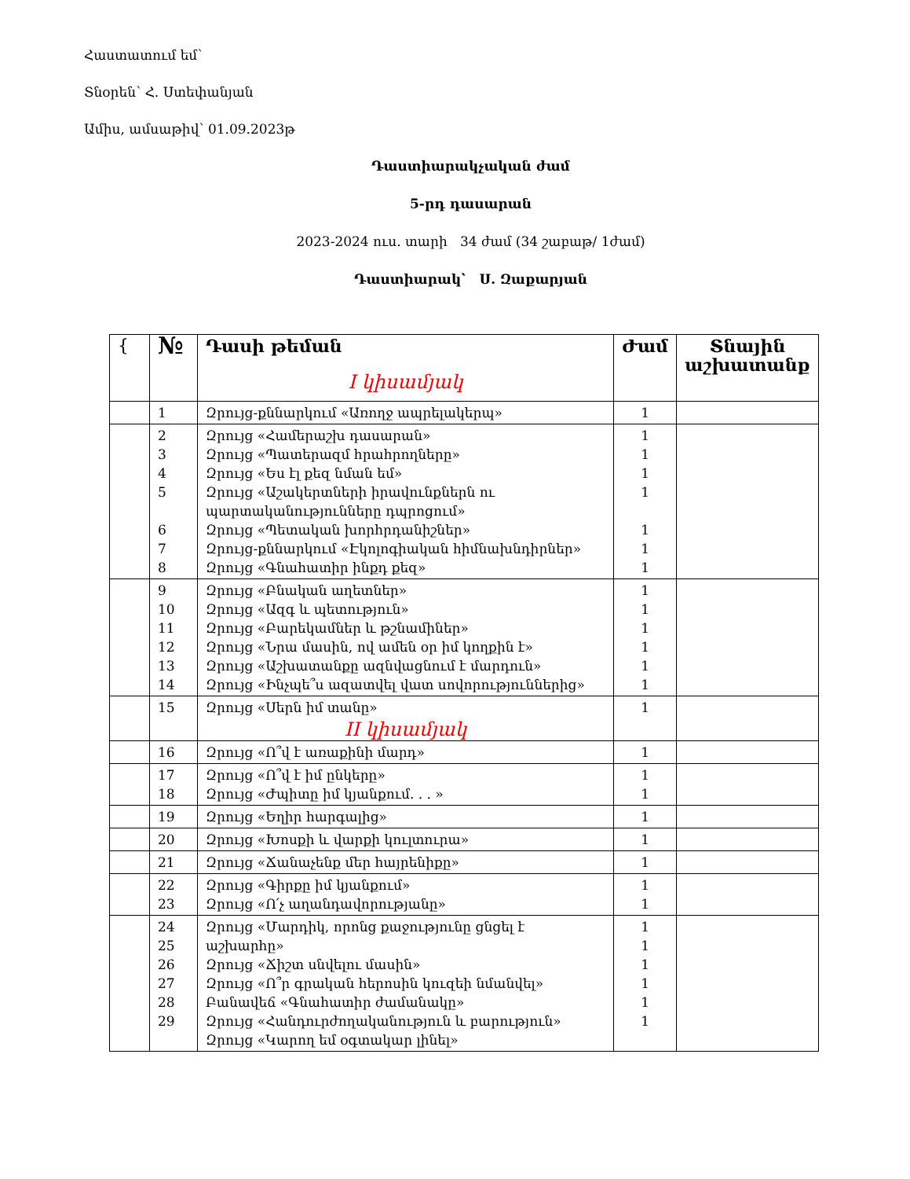Հաստատում եմ՝
Տնօրեն՝ Հ. Ստեփանյան
Ամիս, ամսաթիվ՝ 01.09.2023թ
Դաստիարակչական ժամ
5-րդ դասարան
2023-2024 ուս. տարի 34 ժամ (34 շաբաթ/ 1ժամ)
Դաստիարակ՝ Ս. Զաքարյան
| { | № | Դասի թեման I կիսամյակ | Ժամ | Տնային աշխատանք |
| --- | --- | --- | --- | --- |
| | 1 | Զրույց-քննարկում «Առողջ ապրելակերպ» | 1 | |
| | 2 3 4 5 6 7 8 | Զրույց «Համերաշխ դասարան» Զրույց «Պատերազմ հրահրողները» Զրույց «Ես էլ քեզ նման եմ» Զրույց «Աշակերտների իրավունքներն ու պարտականությունները դպրոցում» Զրույց «Պետական խորհրդանիշներ» Զրույց-քննարկում «Էկոլոգիական հիմնախնդիրներ» Զրույց «Գնահատիր ինքդ քեզ» | 1 1 1 1 1 1 1 | |
| | 9 10 11 12 13 14 | Զրույց «Բնական աղետներ» Զրույց «Ազգ և պետություն» Զրույց «Բարեկամներ և թշնամիներ» Զրույց «Նրա մասին, ով ամեն օր իմ կողքին է» Զրույց «Աշխատանքը ազնվացնում է մարդուն» Զրույց «Ինչպե՞ս ազատվել վատ սովորություններից» | 1 1 1 1 1 1 | |
| | 15 | Զրույց «Սերն իմ տանը» II կիսամյակ | 1 | |
| | 16 | Զրույց «Ո՞վ է առաքինի մարդ» | 1 | |
| | 17 18 | Զրույց «Ո՞վ է իմ ընկերը» Զրույց «Ժպիտը իմ կյանքում. . . » | 1 1 | |
| | 19 | Զրույց «Եղիր հարգալից» | 1 | |
| | 20 | Զրույց «Խոսքի և վարքի կուլտուրա» | 1 | |
| | 21 | Զրույց «Ճանաչենք մեր հայրենիքը» | 1 | |
| | 22 23 | Զրույց «Գիրքը իմ կյանքում» Զրույց «Ո՛չ աղանդավորությանը» | 1 1 | |
| | 24 25 26 27 28 29 | Զրույց «Մարդիկ, որոնց քաջությունը ցնցել է աշխարհը» Զրույց «Ճիշտ սնվելու մասին» Զրույց «Ո՞ր գրական հերոսին կուզեի նմանվել» Բանավեճ «Գնահատիր ժամանակը» Զրույց «Հանդուրժողականություն և բարություն» Զրույց «Կարող եմ օգտակար լինել» | 1 1 1 1 1 1 | |